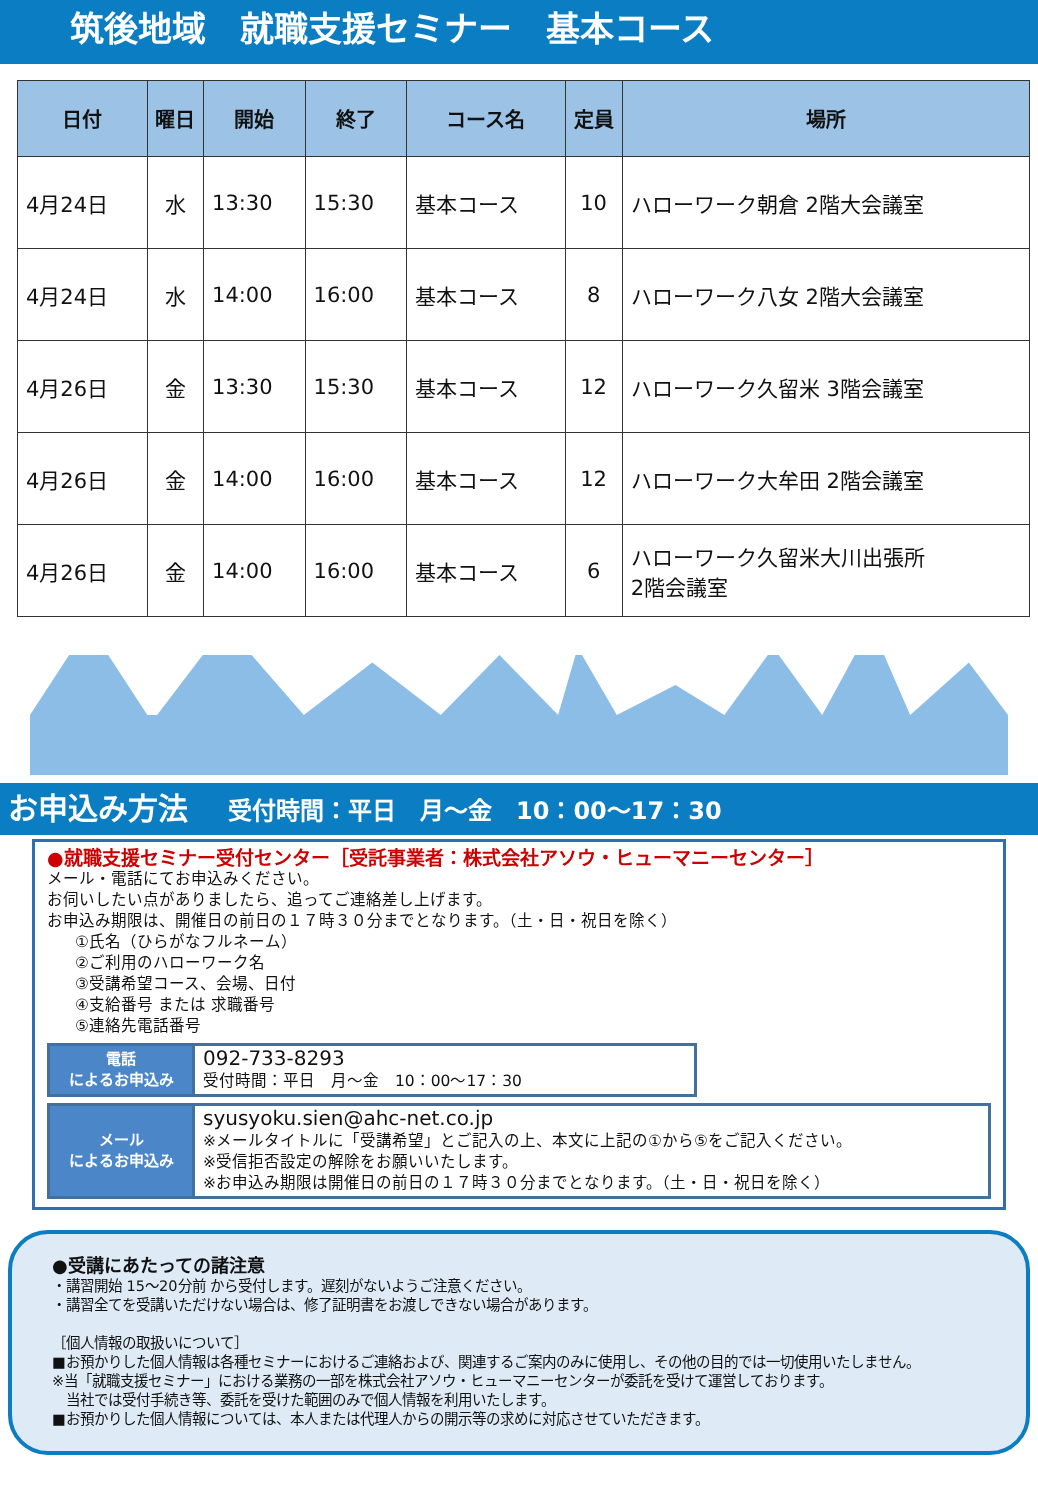筑後地域　就職支援セミナー　基本コース
| 日付 | 曜日 | 開始 | 終了 | コース名 | 定員 | 場所 |
| --- | --- | --- | --- | --- | --- | --- |
| 4月24日 | 水 | 13:30 | 15:30 | 基本コース | 10 | ハローワーク朝倉 2階大会議室 |
| 4月24日 | 水 | 14:00 | 16:00 | 基本コース | 8 | ハローワーク八女 2階大会議室 |
| 4月26日 | 金 | 13:30 | 15:30 | 基本コース | 12 | ハローワーク久留米 3階会議室 |
| 4月26日 | 金 | 14:00 | 16:00 | 基本コース | 12 | ハローワーク大牟田 2階会議室 |
| 4月26日 | 金 | 14:00 | 16:00 | 基本コース | 6 | ハローワーク久留米大川出張所 2階会議室 |
お申込み方法 受付時間：平日　月～金　10：00～17：30
●就職支援セミナー受付センター［受託事業者：株式会社アソウ・ヒューマニーセンター］
メール・電話にてお申込みください。
お伺いしたい点がありましたら、追ってご連絡差し上げます。
お申込み期限は、開催日の前日の１７時３０分までとなります。（土・日・祝日を除く）
①氏名（ひらがなフルネーム）
②ご利用のハローワーク名
③受講希望コース、会場、日付
④支給番号 または 求職番号
⑤連絡先電話番号
| 電話 によるお申込み | 092-733-8293 受付時間：平日 月～金 10：00～17：30 |
| メール によるお申込み | syusyoku.sien@ahc-net.co.jp ※メールタイトルに「受講希望」とご記入の上、本文に上記の①から⑤をご記入ください。 ※受信拒否設定の解除をお願いいたします。 ※お申込み期限は開催日の前日の１７時３０分までとなります。（土・日・祝日を除く） |
●受講にあたっての諸注意
・講習開始 15～20分前 から受付します。遅刻がないようご注意ください。
・講習全てを受講いただけない場合は、修了証明書をお渡しできない場合があります。
［個人情報の取扱いについて］
■お預かりした個人情報は各種セミナーにおけるご連絡および、関連するご案内のみに使用し、その他の目的では一切使用いたしません。
※当「就職支援セミナー」における業務の一部を株式会社アソウ・ヒューマニーセンターが委託を受けて運営しております。
　当社では受付手続き等、委託を受けた範囲のみで個人情報を利用いたします。
■お預かりした個人情報については、本人または代理人からの開示等の求めに対応させていただきます。